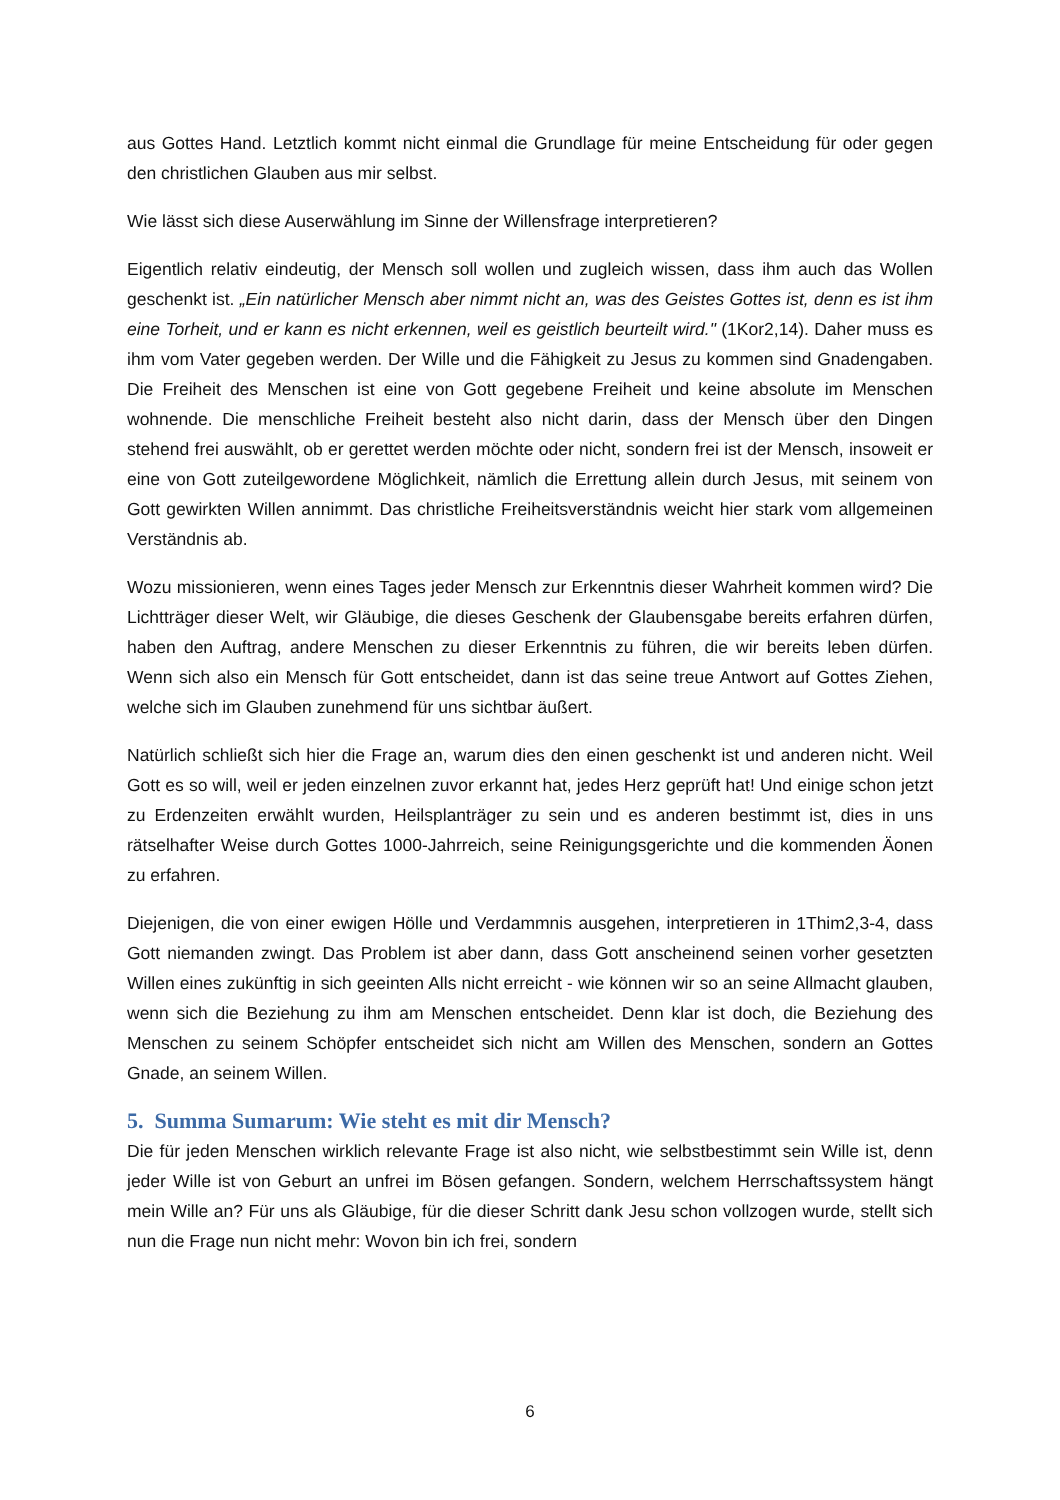aus Gottes Hand. Letztlich kommt nicht einmal die Grundlage für meine Entscheidung für oder gegen den christlichen Glauben aus mir selbst.
Wie lässt sich diese Auserwählung im Sinne der Willensfrage interpretieren?
Eigentlich relativ eindeutig, der Mensch soll wollen und zugleich wissen, dass ihm auch das Wollen geschenkt ist. „Ein natürlicher Mensch aber nimmt nicht an, was des Geistes Gottes ist, denn es ist ihm eine Torheit, und er kann es nicht erkennen, weil es geistlich beurteilt wird." (1Kor2,14). Daher muss es ihm vom Vater gegeben werden. Der Wille und die Fähigkeit zu Jesus zu kommen sind Gnadengaben. Die Freiheit des Menschen ist eine von Gott gegebene Freiheit und keine absolute im Menschen wohnende. Die menschliche Freiheit besteht also nicht darin, dass der Mensch über den Dingen stehend frei auswählt, ob er gerettet werden möchte oder nicht, sondern frei ist der Mensch, insoweit er eine von Gott zuteilgewordene Möglichkeit, nämlich die Errettung allein durch Jesus, mit seinem von Gott gewirkten Willen annimmt. Das christliche Freiheitsverständnis weicht hier stark vom allgemeinen Verständnis ab.
Wozu missionieren, wenn eines Tages jeder Mensch zur Erkenntnis dieser Wahrheit kommen wird? Die Lichtträger dieser Welt, wir Gläubige, die dieses Geschenk der Glaubensgabe bereits erfahren dürfen, haben den Auftrag, andere Menschen zu dieser Erkenntnis zu führen, die wir bereits leben dürfen. Wenn sich also ein Mensch für Gott entscheidet, dann ist das seine treue Antwort auf Gottes Ziehen, welche sich im Glauben zunehmend für uns sichtbar äußert.
Natürlich schließt sich hier die Frage an, warum dies den einen geschenkt ist und anderen nicht. Weil Gott es so will, weil er jeden einzelnen zuvor erkannt hat, jedes Herz geprüft hat! Und einige schon jetzt zu Erdenzeiten erwählt wurden, Heilsplanträger zu sein und es anderen bestimmt ist, dies in uns rätselhafter Weise durch Gottes 1000-Jahrreich, seine Reinigungsgerichte und die kommenden Äonen zu erfahren.
Diejenigen, die von einer ewigen Hölle und Verdammnis ausgehen, interpretieren in 1Thim2,3-4, dass Gott niemanden zwingt. Das Problem ist aber dann, dass Gott anscheinend seinen vorher gesetzten Willen eines zukünftig in sich geeinten Alls nicht erreicht - wie können wir so an seine Allmacht glauben, wenn sich die Beziehung zu ihm am Menschen entscheidet. Denn klar ist doch, die Beziehung des Menschen zu seinem Schöpfer entscheidet sich nicht am Willen des Menschen, sondern an Gottes Gnade, an seinem Willen.
5. Summa Sumarum: Wie steht es mit dir Mensch?
Die für jeden Menschen wirklich relevante Frage ist also nicht, wie selbstbestimmt sein Wille ist, denn jeder Wille ist von Geburt an unfrei im Bösen gefangen. Sondern, welchem Herrschaftssystem hängt mein Wille an? Für uns als Gläubige, für die dieser Schritt dank Jesu schon vollzogen wurde, stellt sich nun die Frage nun nicht mehr: Wovon bin ich frei, sondern
6